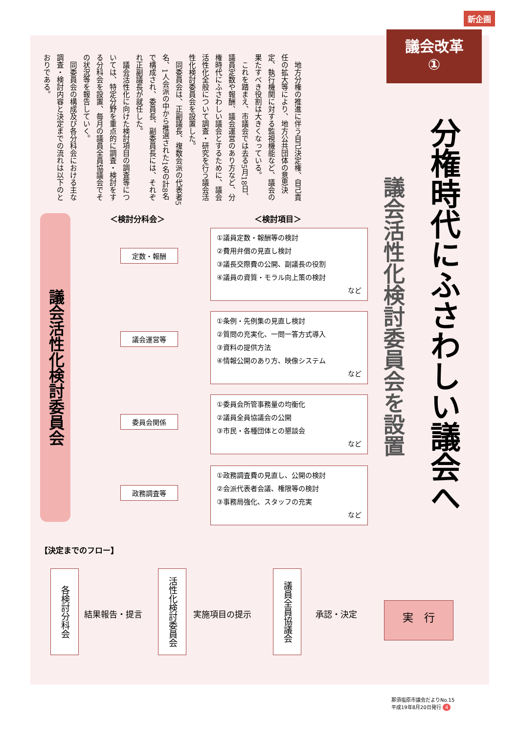新企画
議会改革
①
分権時代にふさわしい議会へ
議会活性化検討委員会を設置
　地方分権の推進に伴う自己決定権、自己責任の拡大等により、地方公共団体の意思決定、執行機関に対する監視機能など、議会の果たすべき役割は大きくなっている。
　これを踏まえ、市議会では去る5月18日、議員定数や報酬、議会運営のあり方など、分権時代にふさわしい議会とするために、議会活性化全般について調査・研究を行う議会活性化検討委員会を設置した。
　同委員会は、正副議長、複数会派の代表者5名、1人会派の中から推選された1名の計8名で構成され、委員長、副委員長には、それぞれ正副議長が就任した。
　議会活性化に向けた検討項目の調査等については、特定分野を重点的に調査・検討をする分科会を設置、毎月の議員全員協議会でその状況等を報告していく。
　同委員会の構成及び各分科会における主な調査・検討内容と決定までの流れは以下のとおりである。
議会活性化検討委員会
＜検討分科会＞ ＜検討項目＞
定数・報酬
①議員定数・報酬等の検討
②費用弁償の見直し検討
③議長交際費の公開、副議長の役割
④議員の資質・モラル向上策の検討
など
議会運営等
①条例・先例集の見直し検討
②質問の充実化、一問一答方式導入
③資料の提供方法
④情報公開のあり方、映像システム
など
委員会関係
①委員会所管事務量の均衡化
②議員全員協議会の公開
③市民・各種団体との懇談会
など
政務調査等
①政務調査費の見直し、公開の検討
②会派代表者会議、権限等の検討
③事務局強化、スタッフの充実
など
【決定までのフロー】
各検討分科会
結果報告・提言
活性化検討委員会
実施項目の提示
議員全員協議会
承認・決定 実　行
那須塩原市議会だよりNo.15
平成19年8月20日発行 4